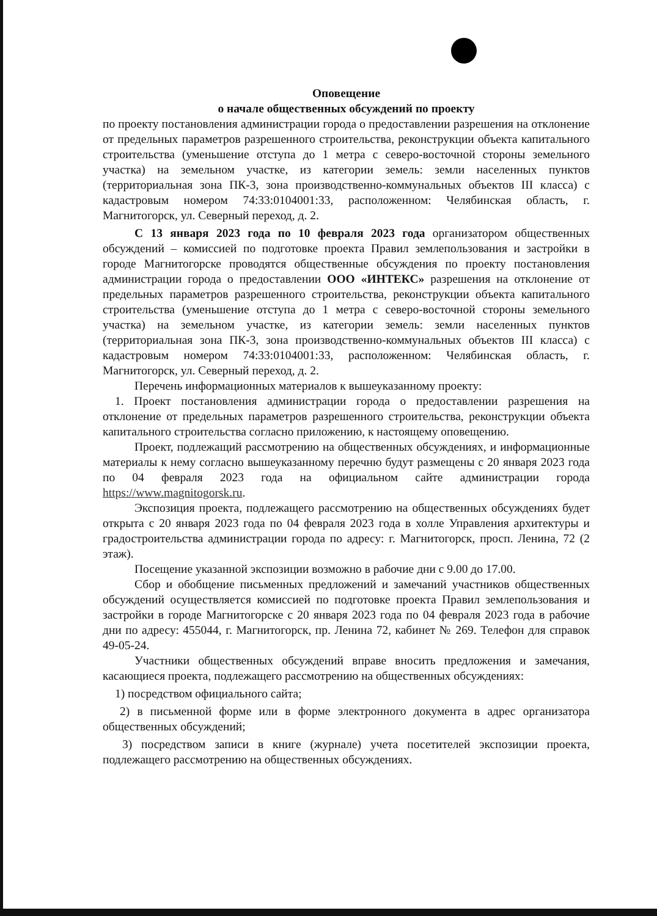Оповещение
о начале общественных обсуждений по проекту
по проекту постановления администрации города о предоставлении разрешения на отклонение от предельных параметров разрешенного строительства, реконструкции объекта капитального строительства (уменьшение отступа до 1 метра с северо-восточной стороны земельного участка) на земельном участке, из категории земель: земли населенных пунктов (территориальная зона ПК-3, зона производственно-коммунальных объектов III класса) с кадастровым номером 74:33:0104001:33, расположенном: Челябинская область, г. Магнитогорск, ул. Северный переход, д. 2.
С 13 января 2023 года по 10 февраля 2023 года организатором общественных обсуждений – комиссией по подготовке проекта Правил землепользования и застройки в городе Магнитогорске проводятся общественные обсуждения по проекту постановления администрации города о предоставлении ООО «ИНТЕКС» разрешения на отклонение от предельных параметров разрешенного строительства, реконструкции объекта капитального строительства (уменьшение отступа до 1 метра с северо-восточной стороны земельного участка) на земельном участке, из категории земель: земли населенных пунктов (территориальная зона ПК-3, зона производственно-коммунальных объектов III класса) с кадастровым номером 74:33:0104001:33, расположенном: Челябинская область, г. Магнитогорск, ул. Северный переход, д. 2.
Перечень информационных материалов к вышеуказанному проекту:
1. Проект постановления администрации города о предоставлении разрешения на отклонение от предельных параметров разрешенного строительства, реконструкции объекта капитального строительства согласно приложению, к настоящему оповещению.
Проект, подлежащий рассмотрению на общественных обсуждениях, и информационные материалы к нему согласно вышеуказанному перечню будут размещены с 20 января 2023 года по 04 февраля 2023 года на официальном сайте администрации города https://www.magnitogorsk.ru.
Экспозиция проекта, подлежащего рассмотрению на общественных обсуждениях будет открыта с 20 января 2023 года по 04 февраля 2023 года в холле Управления архитектуры и градостроительства администрации города по адресу: г. Магнитогорск, просп. Ленина, 72 (2 этаж).
Посещение указанной экспозиции возможно в рабочие дни с 9.00 до 17.00.
Сбор и обобщение письменных предложений и замечаний участников общественных обсуждений осуществляется комиссией по подготовке проекта Правил землепользования и застройки в городе Магнитогорске с 20 января 2023 года по 04 февраля 2023 года в рабочие дни по адресу: 455044, г. Магнитогорск, пр. Ленина 72, кабинет № 269. Телефон для справок 49-05-24.
Участники общественных обсуждений вправе вносить предложения и замечания, касающиеся проекта, подлежащего рассмотрению на общественных обсуждениях:
1) посредством официального сайта;
2) в письменной форме или в форме электронного документа в адрес организатора общественных обсуждений;
3) посредством записи в книге (журнале) учета посетителей экспозиции проекта, подлежащего рассмотрению на общественных обсуждениях.